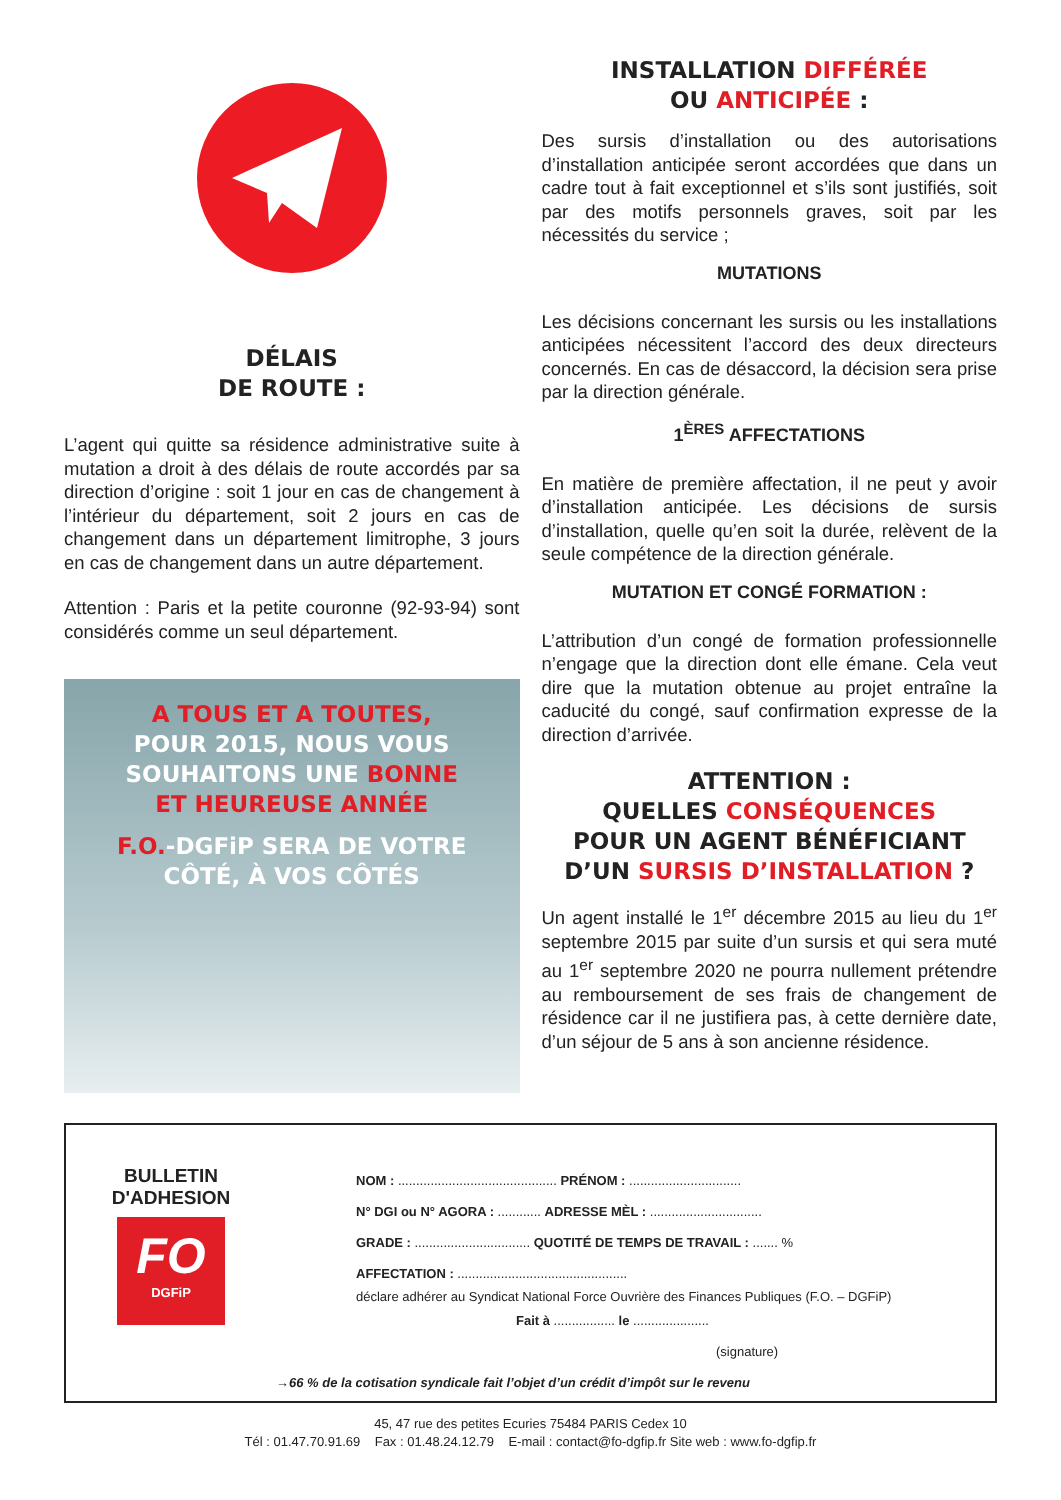DÉLAIS
DE ROUTE :
L’agent qui quitte sa résidence administrative suite à mutation a droit à des délais de route accordés par sa direction d’origine : soit 1 jour en cas de changement à l’intérieur du département, soit 2 jours en cas de changement dans un département limitrophe, 3 jours en cas de changement dans un autre département.
Attention : Paris et la petite couronne (92-93-94) sont considérés comme un seul département.
A TOUS ET A TOUTES,
POUR 2015, NOUS VOUS
SOUHAITONS UNE BONNE
ET HEUREUSE ANNÉE
F.O.-DGFiP SERA DE VOTRE
CÔTÉ, À VOS CÔTÉS
INSTALLATION DIFFÉRÉE
OU ANTICIPÉE :
Des sursis d’installation ou des autorisations d’installation anticipée seront accordées que dans un cadre tout à fait exceptionnel et s’ils sont justifiés, soit par des motifs personnels graves, soit par les nécessités du service ;
MUTATIONS
Les décisions concernant les sursis ou les installations anticipées nécessitent l’accord des deux directeurs concernés. En cas de désaccord, la décision sera prise par la direction générale.
1<sup>ÈRES</sup> AFFECTATIONS
En matière de première affectation, il ne peut y avoir d’installation anticipée. Les décisions de sursis d’installation, quelle qu’en soit la durée, relèvent de la seule compétence de la direction générale.
MUTATION ET CONGÉ FORMATION :
L’attribution d’un congé de formation professionnelle n’engage que la direction dont elle émane. Cela veut dire que la mutation obtenue au projet entraîne la caducité du congé, sauf confirmation expresse de la direction d’arrivée.
ATTENTION :
QUELLES CONSÉQUENCES
POUR UN AGENT BÉNÉFICIANT
D’UN SURSIS D’INSTALLATION ?
Un agent installé le 1<sup>er</sup> décembre 2015 au lieu du 1<sup>er</sup> septembre 2015 par suite d’un sursis et qui sera muté au 1<sup>er</sup> septembre 2020 ne pourra nullement prétendre au remboursement de ses frais de changement de résidence car il ne justifiera pas, à cette dernière date, d’un séjour de 5 ans à son ancienne résidence.
BULLETIN
D'ADHESION
FO
DGFiP
NOM : ............................................ PRÉNOM : ...............................
N° DGI ou N° AGORA : ............ ADRESSE MÈL : ...............................
GRADE : ................................ QUOTITÉ DE TEMPS DE TRAVAIL : ....... %
AFFECTATION : ...............................................
déclare adhérer au Syndicat National Force Ouvrière des Finances Publiques (F.O. – DGFiP)
Fait à ................. le .....................
(signature)
→66 % de la cotisation syndicale fait l’objet d’un crédit d’impôt sur le revenu
45, 47 rue des petites Ecuries 75484 PARIS Cedex 10
Tél : 01.47.70.91.69 Fax : 01.48.24.12.79 E-mail : contact@fo-dgfip.fr Site web : www.fo-dgfip.fr